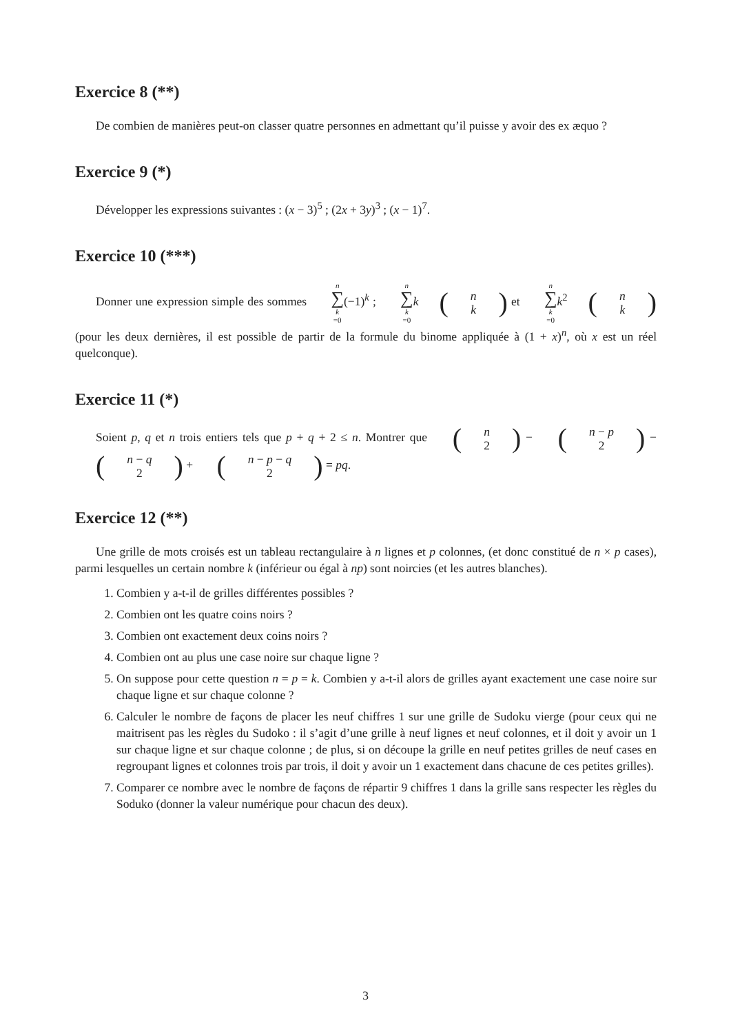Exercice 8 (**)
De combien de manières peut-on classer quatre personnes en admettant qu’il puisse y avoir des ex æquo ?
Exercice 9 (*)
Développer les expressions suivantes : (x − 3)<sup>5</sup> ; (2x + 3y)<sup>3</sup> ; (x − 1)<sup>7</sup>.
Exercice 10 (***)
Donner une expression simple des sommes n ∑ k =0(−1)<sup>k</sup> ; n ∑ k =0 k(n k) et n ∑ k =0 k<sup>2</sup>(n k) (pour les deux dernières, il est possible de partir de la formule du binome appliquée à (1 + x)<sup>n</sup>, où x est un réel quelconque).
Exercice 11 (*)
Soient p, q et n trois entiers tels que p + q + 2 ≤ n. Montrer que (n 2) − (n − p 2) − (n − q 2) + (n − p − q 2) = pq.
Exercice 12 (**)
Une grille de mots croisés est un tableau rectangulaire à n lignes et p colonnes, (et donc constitué de n × p cases), parmi lesquelles un certain nombre k (inférieur ou égal à np) sont noircies (et les autres blanches).
1. Combien y a-t-il de grilles différentes possibles ?
2. Combien ont les quatre coins noirs ?
3. Combien ont exactement deux coins noirs ?
4. Combien ont au plus une case noire sur chaque ligne ?
5. On suppose pour cette question n = p = k. Combien y a-t-il alors de grilles ayant exactement une case noire sur chaque ligne et sur chaque colonne ?
6. Calculer le nombre de façons de placer les neuf chiffres 1 sur une grille de Sudoku vierge (pour ceux qui ne maitrisent pas les règles du Sudoko : il s’agit d’une grille à neuf lignes et neuf colonnes, et il doit y avoir un 1 sur chaque ligne et sur chaque colonne ; de plus, si on découpe la grille en neuf petites grilles de neuf cases en regroupant lignes et colonnes trois par trois, il doit y avoir un 1 exactement dans chacune de ces petites grilles).
7. Comparer ce nombre avec le nombre de façons de répartir 9 chiffres 1 dans la grille sans respecter les règles du Soduko (donner la valeur numérique pour chacun des deux).
3